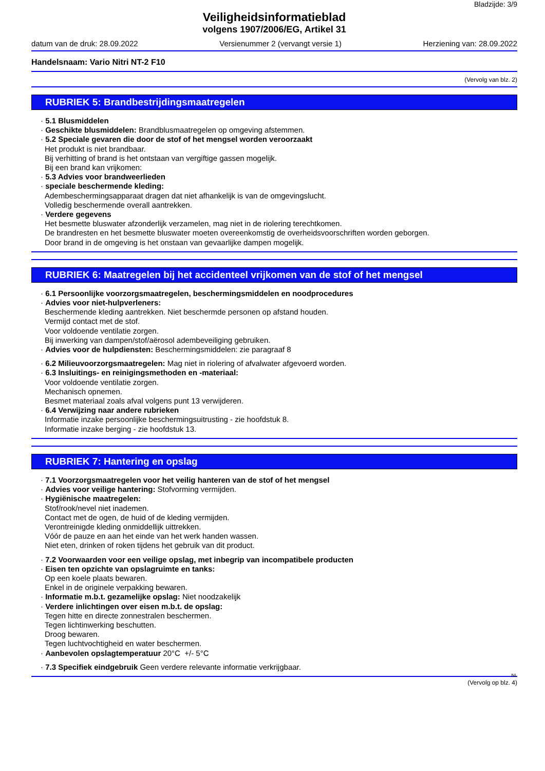Bladzijde: 3/9
Veiligheidsinformatieblad
volgens 1907/2006/EG, Artikel 31
datum van de druk: 28.09.2022 Versienummer 2 (vervangt versie 1) Herziening van: 28.09.2022
Handelsnaam: Vario Nitri NT-2 F10
(Vervolg van blz. 2)
RUBRIEK 5: Brandbestrijdingsmaatregelen
· 5.1 Blusmiddelen
· Geschikte blusmiddelen: Brandblusmaatregelen op omgeving afstemmen.
· 5.2 Speciale gevaren die door de stof of het mengsel worden veroorzaakt
Het produkt is niet brandbaar.
Bij verhitting of brand is het ontstaan van vergiftige gassen mogelijk.
Bij een brand kan vrijkomen:
· 5.3 Advies voor brandweerlieden
· speciale beschermende kleding:
Adembeschermingsapparaat dragen dat niet afhankelijk is van de omgevingslucht.
Volledig beschermende overall aantrekken.
· Verdere gegevens
Het besmette bluswater afzonderlijk verzamelen, mag niet in de riolering terechtkomen.
De brandresten en het besmette bluswater moeten overeenkomstig de overheidsvoorschriften worden geborgen.
Door brand in de omgeving is het onstaan van gevaarlijke dampen mogelijk.
RUBRIEK 6: Maatregelen bij het accidenteel vrijkomen van de stof of het mengsel
· 6.1 Persoonlijke voorzorgsmaatregelen, beschermingsmiddelen en noodprocedures
· Advies voor niet-hulpverleners:
Beschermende kleding aantrekken. Niet beschermde personen op afstand houden.
Vermijd contact met de stof.
Voor voldoende ventilatie zorgen.
Bij inwerking van dampen/stof/aërosol adembeveiliging gebruiken.
· Advies voor de hulpdiensten: Beschermingsmiddelen: zie paragraaf 8
· 6.2 Milieuvoorzorgsmaatregelen: Mag niet in riolering of afvalwater afgevoerd worden.
· 6.3 Insluitings- en reinigingsmethoden en -materiaal:
Voor voldoende ventilatie zorgen.
Mechanisch opnemen.
Besmet materiaal zoals afval volgens punt 13 verwijderen.
· 6.4 Verwijzing naar andere rubrieken
Informatie inzake persoonlijke beschermingsuitrusting - zie hoofdstuk 8.
Informatie inzake berging - zie hoofdstuk 13.
RUBRIEK 7: Hantering en opslag
· 7.1 Voorzorgsmaatregelen voor het veilig hanteren van de stof of het mengsel
· Advies voor veilige hantering: Stofvorming vermijden.
· Hygiënische maatregelen:
Stof/rook/nevel niet inademen.
Contact met de ogen, de huid of de kleding vermijden.
Verontreinigde kleding onmiddellijk uittrekken.
Vóór de pauze en aan het einde van het werk handen wassen.
Niet eten, drinken of roken tijdens het gebruik van dit product.
· 7.2 Voorwaarden voor een veilige opslag, met inbegrip van incompatibele producten
· Eisen ten opzichte van opslagruimte en tanks:
Op een koele plaats bewaren.
Enkel in de originele verpakking bewaren.
· Informatie m.b.t. gezamelijke opslag: Niet noodzakelijk
· Verdere inlichtingen over eisen m.b.t. de opslag:
Tegen hitte en directe zonnestralen beschermen.
Tegen lichtinwerking beschutten.
Droog bewaren.
Tegen luchtvochtigheid en water beschermen.
· Aanbevolen opslagtemperatuur 20°C +/- 5°C
· 7.3 Specifiek eindgebruik Geen verdere relevante informatie verkrijgbaar.
NL
(Vervolg op blz. 4)